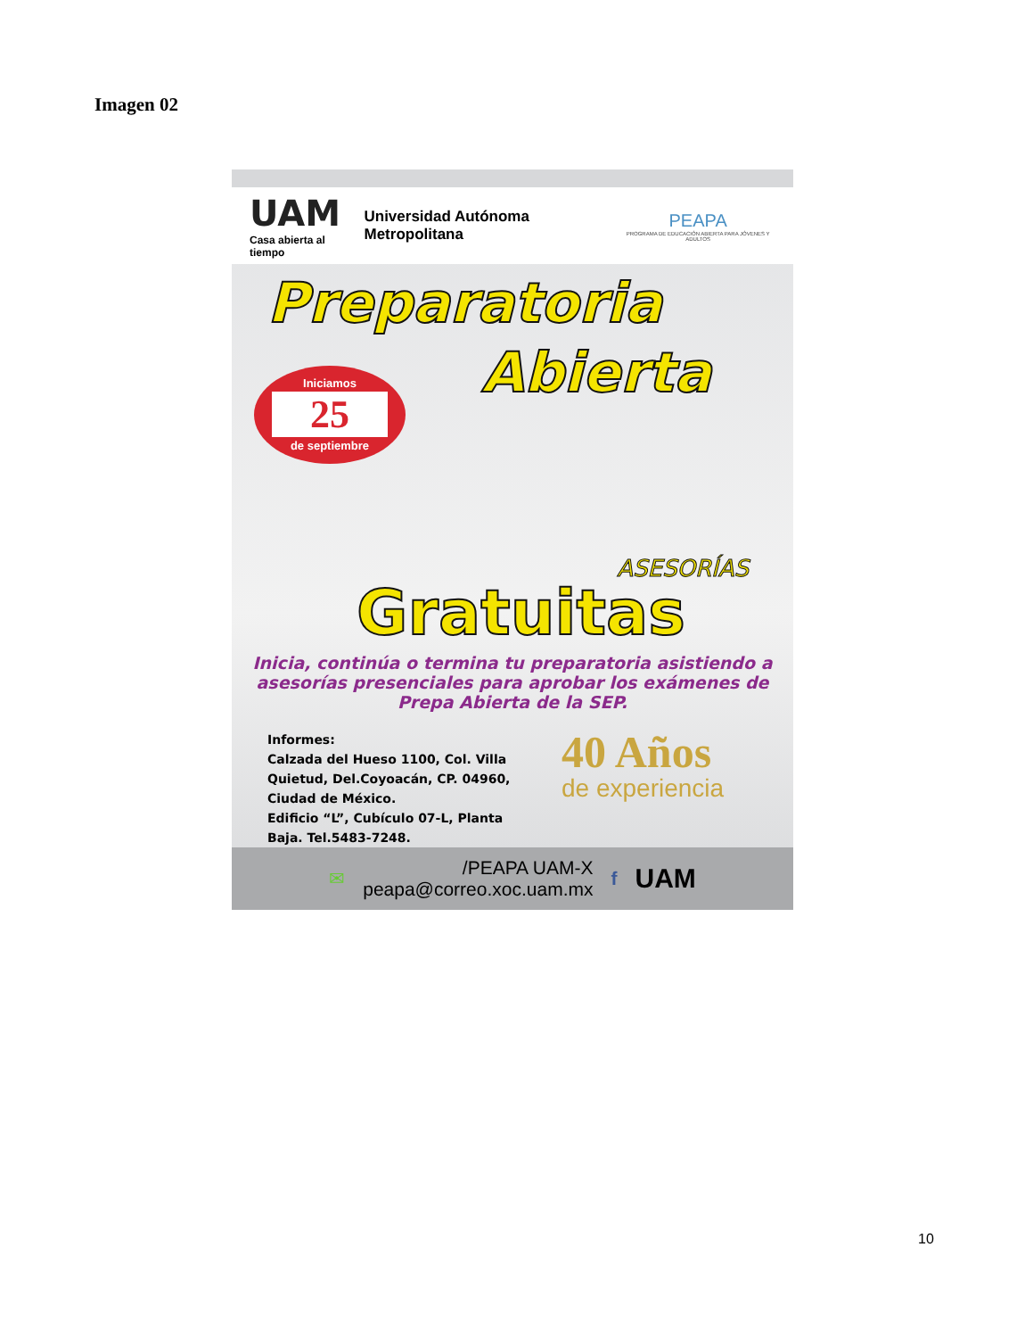Imagen 02
UAM
Casa abierta al tiempo
Universidad Autónoma Metropolitana
PEAPA
PROGRAMA DE EDUCACIÓN ABIERTA PARA JÓVENES Y ADULTOS
Preparatoria
Abierta
Iniciamos
25
de septiembre
ASESORÍAS
Gratuitas
Inicia, continúa o termina tu preparatoria asistiendo a asesorías presenciales para aprobar los exámenes de Prepa Abierta de la SEP.
Informes:
Calzada del Hueso 1100, Col. Villa Quietud, Del.Coyoacán, CP. 04960, Ciudad de México.
Edificio “L”, Cubículo 07-L, Planta Baja. Tel.5483-7248.
40 Años
de experiencia
✉
/PEAPA UAM-X
peapa@correo.xoc.uam.mx
f UAM
10